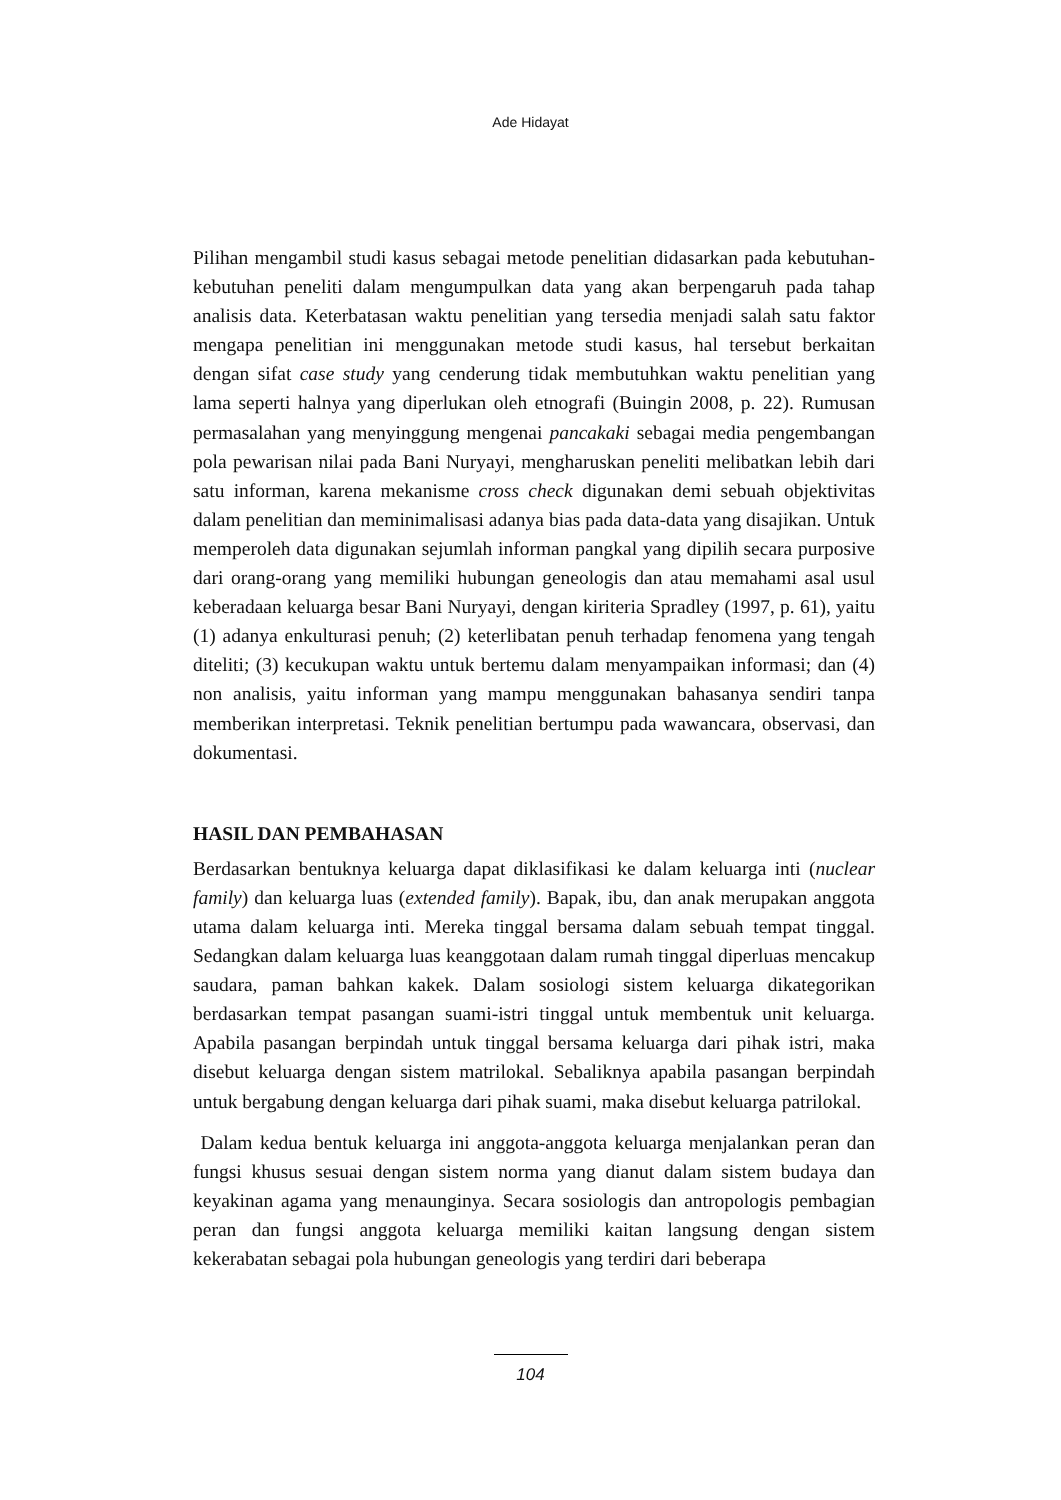Ade Hidayat
Pilihan mengambil studi kasus sebagai metode penelitian didasarkan pada kebutuhan-kebutuhan peneliti dalam mengumpulkan data yang akan berpengaruh pada tahap analisis data. Keterbatasan waktu penelitian yang tersedia menjadi salah satu faktor mengapa penelitian ini menggunakan metode studi kasus, hal tersebut berkaitan dengan sifat case study yang cenderung tidak membutuhkan waktu penelitian yang lama seperti halnya yang diperlukan oleh etnografi (Buingin 2008, p. 22). Rumusan permasalahan yang menyinggung mengenai pancakaki sebagai media pengembangan pola pewarisan nilai pada Bani Nuryayi, mengharuskan peneliti melibatkan lebih dari satu informan, karena mekanisme cross check digunakan demi sebuah objektivitas dalam penelitian dan meminimalisasi adanya bias pada data-data yang disajikan. Untuk memperoleh data digunakan sejumlah informan pangkal yang dipilih secara purposive dari orang-orang yang memiliki hubungan geneologis dan atau memahami asal usul keberadaan keluarga besar Bani Nuryayi, dengan kiriteria Spradley (1997, p. 61), yaitu (1) adanya enkulturasi penuh; (2) keterlibatan penuh terhadap fenomena yang tengah diteliti; (3) kecukupan waktu untuk bertemu dalam menyampaikan informasi; dan (4) non analisis, yaitu informan yang mampu menggunakan bahasanya sendiri tanpa memberikan interpretasi. Teknik penelitian bertumpu pada wawancara, observasi, dan dokumentasi.
HASIL DAN PEMBAHASAN
Berdasarkan bentuknya keluarga dapat diklasifikasi ke dalam keluarga inti (nuclear family) dan keluarga luas (extended family). Bapak, ibu, dan anak merupakan anggota utama dalam keluarga inti. Mereka tinggal bersama dalam sebuah tempat tinggal. Sedangkan dalam keluarga luas keanggotaan dalam rumah tinggal diperluas mencakup saudara, paman bahkan kakek. Dalam sosiologi sistem keluarga dikategorikan berdasarkan tempat pasangan suami-istri tinggal untuk membentuk unit keluarga. Apabila pasangan berpindah untuk tinggal bersama keluarga dari pihak istri, maka disebut keluarga dengan sistem matrilokal. Sebaliknya apabila pasangan berpindah untuk bergabung dengan keluarga dari pihak suami, maka disebut keluarga patrilokal.
Dalam kedua bentuk keluarga ini anggota-anggota keluarga menjalankan peran dan fungsi khusus sesuai dengan sistem norma yang dianut dalam sistem budaya dan keyakinan agama yang menaunginya. Secara sosiologis dan antropologis pembagian peran dan fungsi anggota keluarga memiliki kaitan langsung dengan sistem kekerabatan sebagai pola hubungan geneologis yang terdiri dari beberapa
104